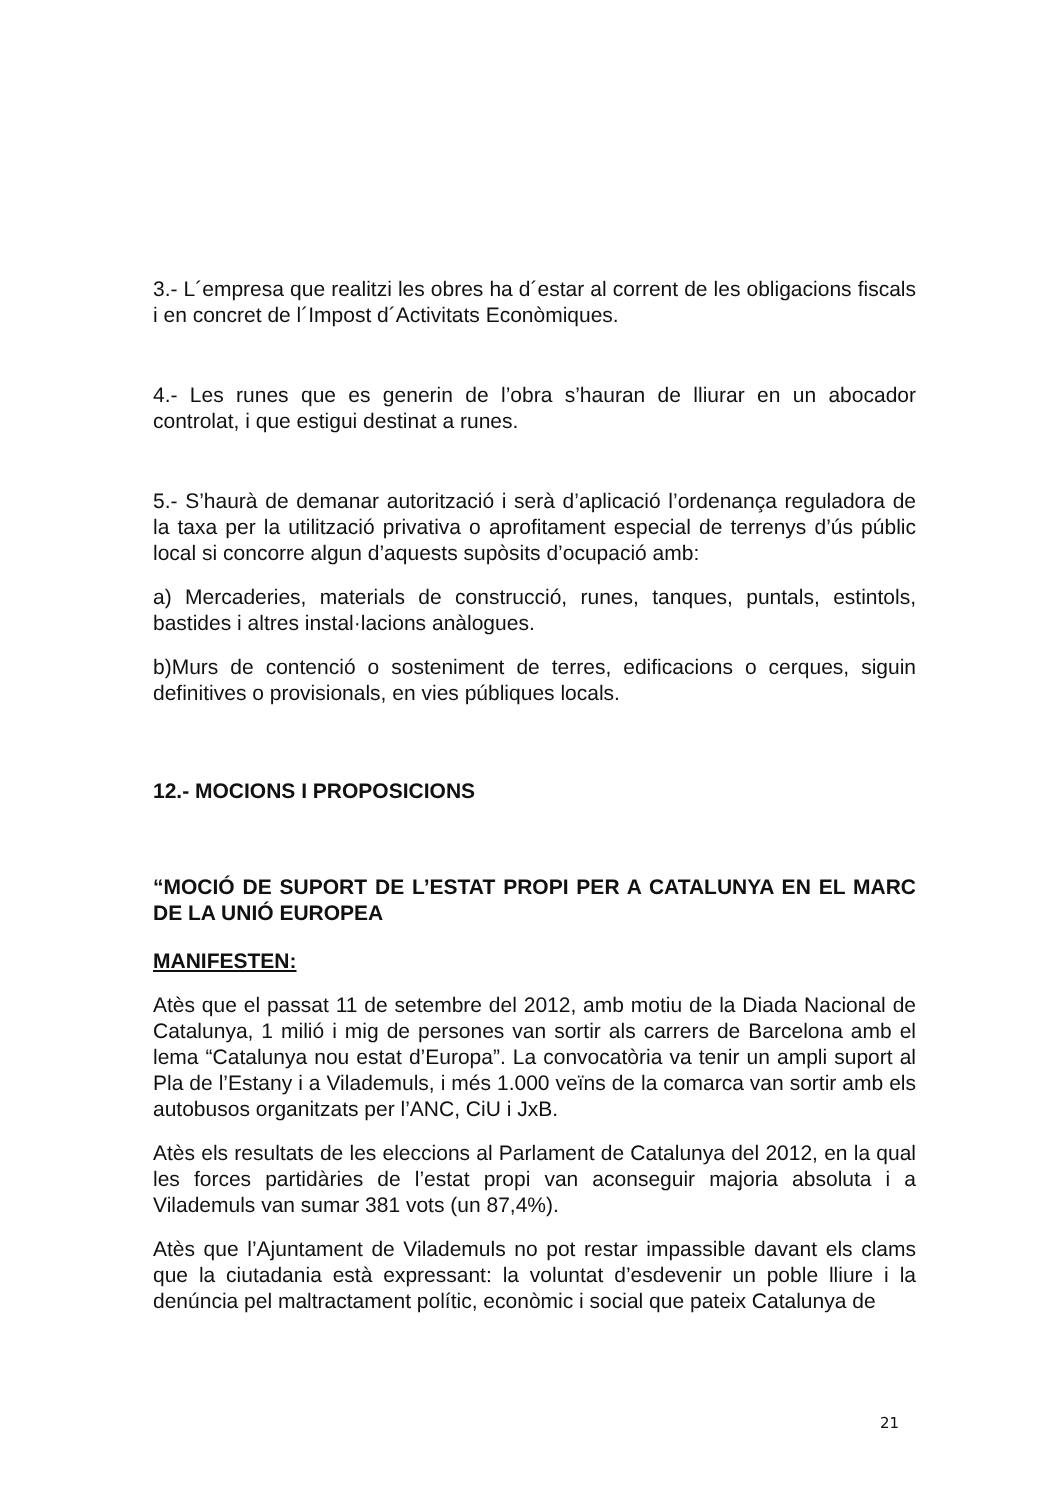3.- L´empresa que realitzi les obres ha d´estar al corrent de les obligacions fiscals i en concret de l´Impost d´Activitats Econòmiques.
4.- Les runes que es generin de l’obra s’hauran de lliurar en un abocador controlat, i que estigui destinat a runes.
5.- S’haurà de demanar autorització i serà d’aplicació l’ordenança reguladora de la taxa per la utilització privativa o aprofitament especial de terrenys d’ús públic local si concorre algun d’aquests supòsits d’ocupació amb:
a) Mercaderies, materials de construcció, runes, tanques, puntals, estintols, bastides i altres instal·lacions anàlogues.
b)Murs de contenció o sosteniment de terres, edificacions o cerques, siguin definitives o provisionals, en vies públiques locals.
12.- MOCIONS I PROPOSICIONS
“MOCIÓ DE SUPORT DE L’ESTAT PROPI PER A CATALUNYA EN EL MARC DE LA UNIÓ EUROPEA
MANIFESTEN:
Atès que el passat 11 de setembre del 2012, amb motiu de la Diada Nacional de Catalunya, 1 milió i mig de persones van sortir als carrers de Barcelona amb el lema “Catalunya nou estat d’Europa”. La convocatòria va tenir un ampli suport al Pla de l’Estany i a Vilademuls, i més 1.000 veïns de la comarca van sortir amb els autobusos organitzats per l’ANC, CiU i JxB.
Atès els resultats de les eleccions al Parlament de Catalunya del 2012, en la qual les forces partidàries de l’estat propi van aconseguir majoria absoluta i a Vilademuls van sumar 381 vots (un 87,4%).
Atès que l’Ajuntament de Vilademuls no pot restar impassible davant els clams que la ciutadania està expressant: la voluntat d’esdevenir un poble lliure i la denúncia pel maltractament polític, econòmic i social que pateix Catalunya de
21